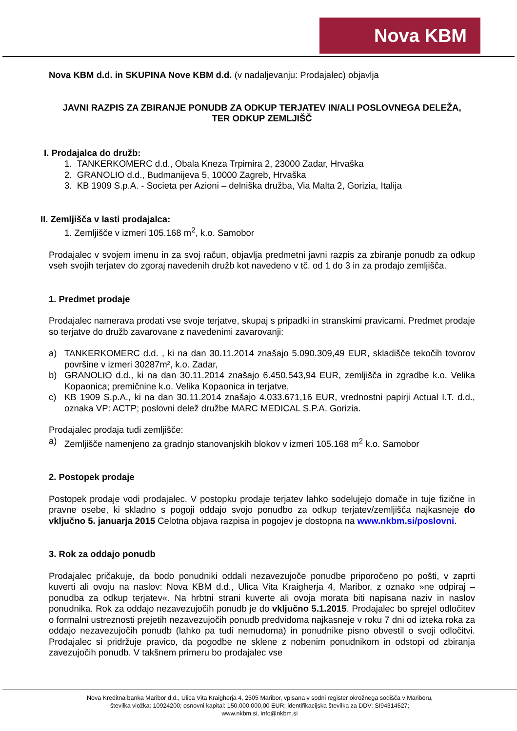Nova KBM
Nova KBM d.d. in SKUPINA Nove KBM d.d. (v nadaljevanju: Prodajalec) objavlja
JAVNI RAZPIS ZA ZBIRANJE PONUDB ZA ODKUP TERJATEV IN/ALI POSLOVNEGA DELEŽA,
TER ODKUP ZEMLJIŠČ
I. Prodajalca do družb:
1. TANKERKOMERC d.d., Obala Kneza Trpimira 2, 23000 Zadar, Hrvaška
2. GRANOLIO d.d., Budmanijeva 5, 10000 Zagreb, Hrvaška
3. KB 1909 S.p.A. - Societa per Azioni – delniška družba, Via Malta 2, Gorizia, Italija
II. Zemljišča v lasti prodajalca:
1. Zemljišče v izmeri 105.168 m<sup>2</sup>, k.o. Samobor
Prodajalec v svojem imenu in za svoj račun, objavlja predmetni javni razpis za zbiranje ponudb za odkup vseh svojih terjatev do zgoraj navedenih družb kot navedeno v tč. od 1 do 3 in za prodajo zemljišča.
1. Predmet prodaje
Prodajalec namerava prodati vse svoje terjatve, skupaj s pripadki in stranskimi pravicami. Predmet prodaje so terjatve do družb zavarovane z navedenimi zavarovanji:
a) TANKERKOMERC d.d. , ki na dan 30.11.2014 znašajo 5.090.309,49 EUR, skladišče tekočih tovorov površine v izmeri 30287m², k.o. Zadar,
b) GRANOLIO d.d., ki na dan 30.11.2014 znašajo 6.450.543,94 EUR, zemljišča in zgradbe k.o. Velika Kopaonica; premičnine k.o. Velika Kopaonica in terjatve,
c) KB 1909 S.p.A., ki na dan 30.11.2014 znašajo 4.033.671,16 EUR, vrednostni papirji Actual I.T. d.d., oznaka VP: ACTP; poslovni delež družbe MARC MEDICAL S.P.A. Gorizia.
Prodajalec prodaja tudi zemljišče:
a) Zemljišče namenjeno za gradnjo stanovanjskih blokov v izmeri 105.168 m<sup>2</sup> k.o. Samobor
2. Postopek prodaje
Postopek prodaje vodi prodajalec. V postopku prodaje terjatev lahko sodelujejo domače in tuje fizične in pravne osebe, ki skladno s pogoji oddajo svojo ponudbo za odkup terjatev/zemljišča najkasneje do vključno 5. januarja 2015 Celotna objava razpisa in pogojev je dostopna na www.nkbm.si/poslovni.
3. Rok za oddajo ponudb
Prodajalec pričakuje, da bodo ponudniki oddali nezavezujoče ponudbe priporočeno po pošti, v zaprti kuverti ali ovoju na naslov: Nova KBM d.d., Ulica Vita Kraigherja 4, Maribor, z oznako »ne odpiraj – ponudba za odkup terjatev«. Na hrbtni strani kuverte ali ovoja morata biti napisana naziv in naslov ponudnika. Rok za oddajo nezavezujočih ponudb je do vključno 5.1.2015. Prodajalec bo sprejel odločitev o formalni ustreznosti prejetih nezavezujočih ponudb predvidoma najkasneje v roku 7 dni od izteka roka za oddajo nezavezujočih ponudb (lahko pa tudi nemudoma) in ponudnike pisno obvestil o svoji odločitvi. Prodajalec si pridržuje pravico, da pogodbe ne sklene z nobenim ponudnikom in odstopi od zbiranja zavezujočih ponudb. V takšnem primeru bo prodajalec vse
Nova Kreditna banka Maribor d.d., Ulica Vita Kraigherja 4, 2505 Maribor, vpisana v sodni register okrožnega sodišča v Mariboru,
številka vložka: 10924200; osnovni kapital: 150.000.000,00 EUR; identifikacijska številka za DDV: SI94314527;
www.nkbm.si, info@nkbm.si